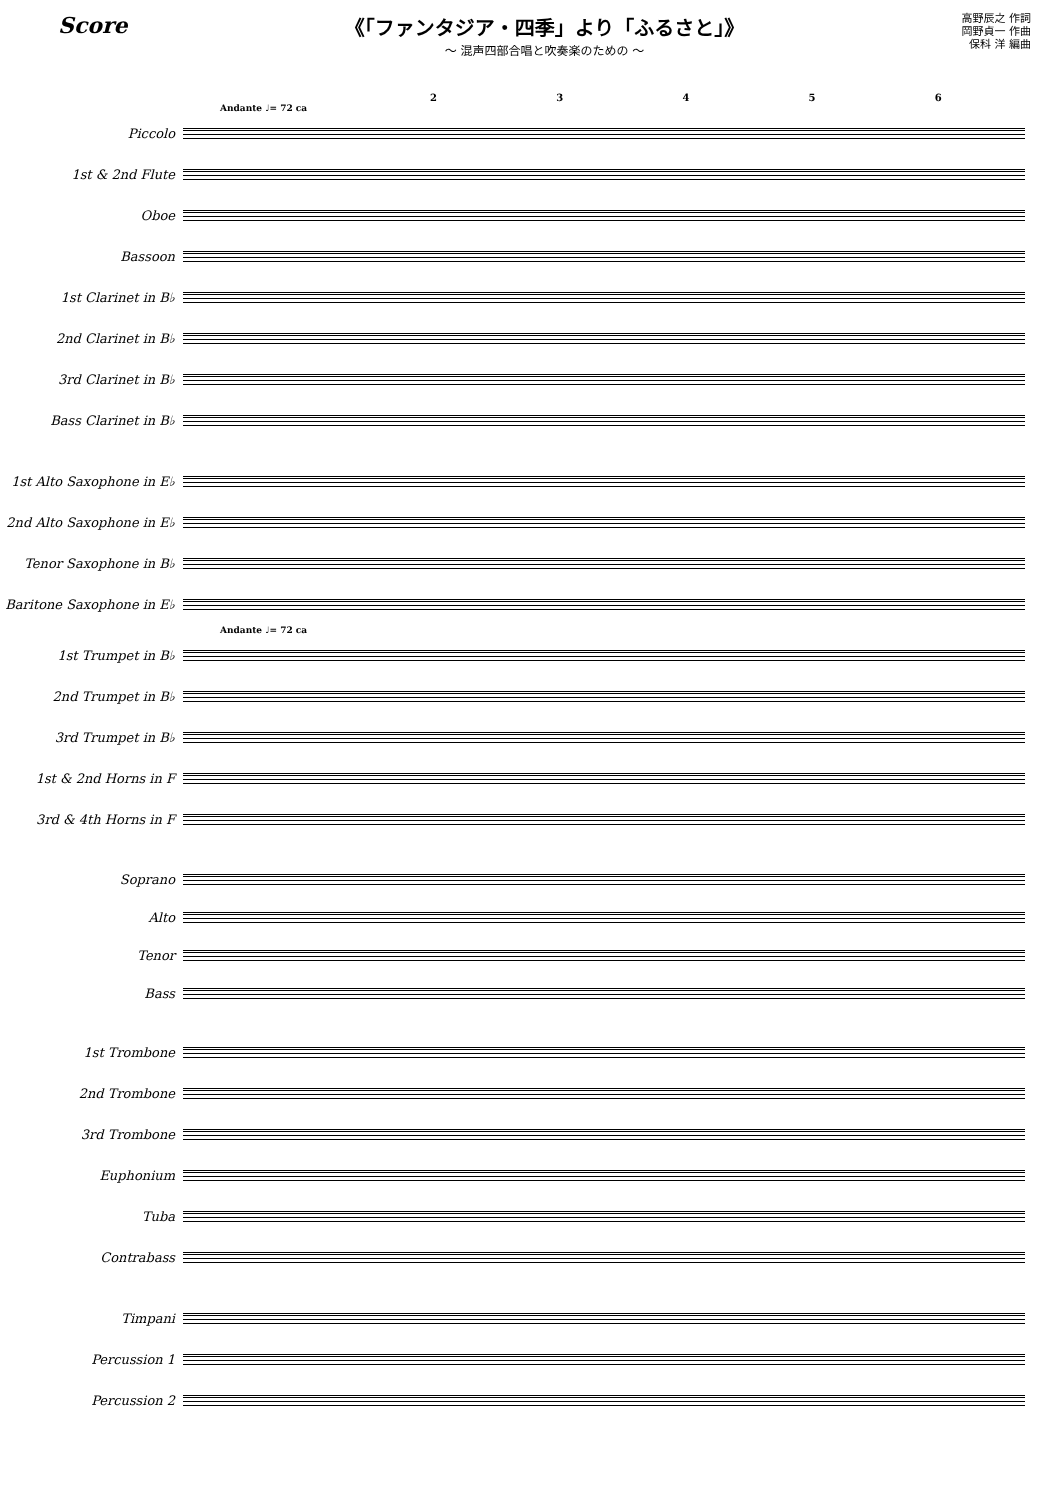Score 《「ファンタジア・四季」より「ふるさと」》
〜 混声四部合唱と吹奏楽のための 〜
高野辰之 作詞
岡野貞一 作曲
保科 洋 編曲
2 3 4 5 6
Andante ♩= 72 ca
Piccolo
1st & 2nd Flute
Oboe
Bassoon
1st Clarinet in B♭
2nd Clarinet in B♭
3rd Clarinet in B♭
Bass Clarinet in B♭
1st Alto Saxophone in E♭
2nd Alto Saxophone in E♭
Tenor Saxophone in B♭
Baritone Saxophone in E♭
Andante ♩= 72 ca
1st Trumpet in B♭
2nd Trumpet in B♭
3rd Trumpet in B♭
1st & 2nd Horns in F
3rd & 4th Horns in F
Soprano
Alto
Tenor
Bass
1st Trombone
2nd Trombone
3rd Trombone
Euphonium
Tuba
Contrabass
Timpani
Percussion 1
Percussion 2